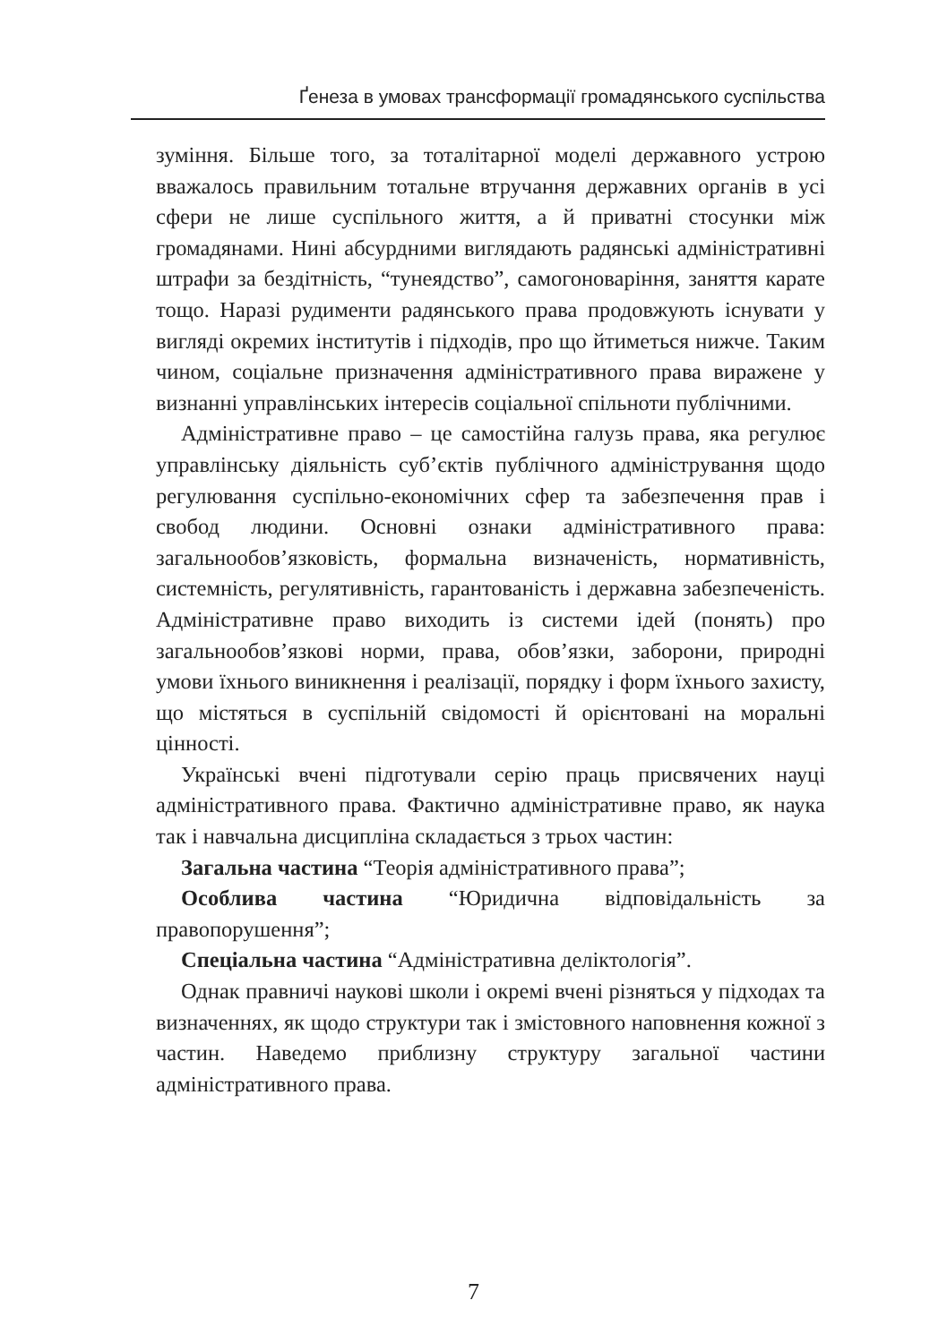Ґенеза в умовах трансформації громадянського суспільства
зуміння. Більше того, за тоталітарної моделі державного устрою вважалось правильним тотальне втручання державних органів в усі сфери не лише суспільного життя, а й приватні стосунки між громадянами. Нині абсурдними виглядають радянські адміністративні штрафи за бездітність, “тунеядство”, самогоноваріння, заняття карате тощо. Наразі рудименти радянського права продовжують існувати у вигляді окремих інститутів і підходів, про що йтиметься нижче. Таким чином, соціальне призначення адміністративного права виражене у визнанні управлінських інтересів соціальної спільноти публічними.
Адміністративне право – це самостійна галузь права, яка регулює управлінську діяльність суб’єктів публічного адміністрування щодо регулювання суспільно-економічних сфер та забезпечення прав і свобод людини. Основні ознаки адміністративного права: загальнообов’язковість, формальна визначеність, нормативність, системність, регулятивність, гарантованість і державна забезпеченість. Адміністративне право виходить із системи ідей (понять) про загальнообов’язкові норми, права, обов’язки, заборони, природні умови їхнього виникнення і реалізації, порядку і форм їхнього захисту, що містяться в суспільній свідомості й орієнтовані на моральні цінності.
Українські вчені підготували серію праць присвячених науці адміністративного права. Фактично адміністративне право, як наука так і навчальна дисципліна складається з трьох частин:
Загальна частина “Теорія адміністративного права”;
Особлива частина “Юридична відповідальність за правопорушення”;
Спеціальна частина “Адміністративна деліктологія”.
Однак правничі наукові школи і окремі вчені різняться у підходах та визначеннях, як щодо структури так і змістовного наповнення кожної з частин. Наведемо приблизну структуру загальної частини адміністративного права.
7